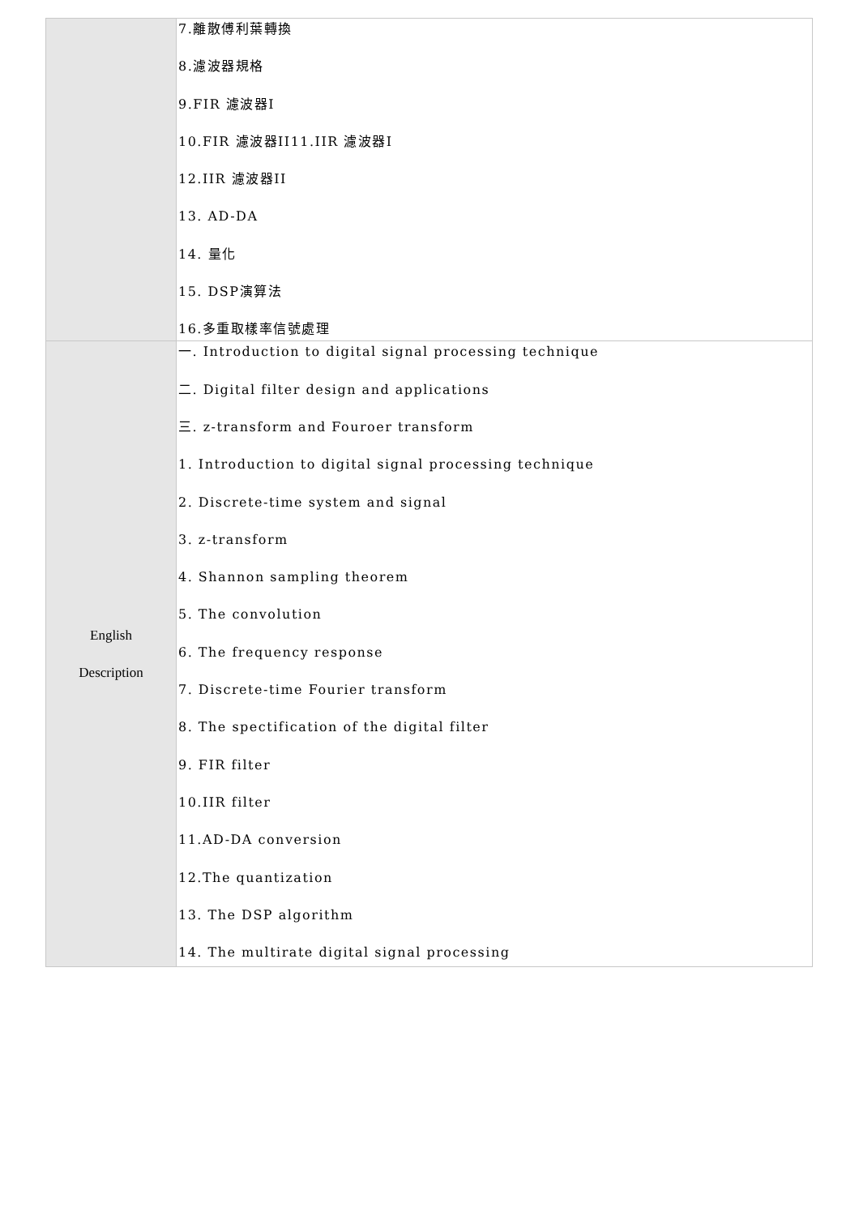| | 7.離散傅利葉轉換 8.濾波器規格 9.FIR 濾波器I 10.FIR 濾波器II11.IIR 濾波器I 12.IIR 濾波器II 13. AD-DA 14. 量化 15. DSP演算法 16.多重取樣率信號處理 |
| English Description | 一. Introduction to digital signal processing technique 二. Digital filter design and applications 三. z-transform and Fouroer transform 1. Introduction to digital signal processing technique 2. Discrete-time system and signal 3. z-transform 4. Shannon sampling theorem 5. The convolution 6. The frequency response 7. Discrete-time Fourier transform 8. The spectification of the digital filter 9. FIR filter 10.IIR filter 11.AD-DA conversion 12.The quantization 13. The DSP algorithm 14. The multirate digital signal processing |